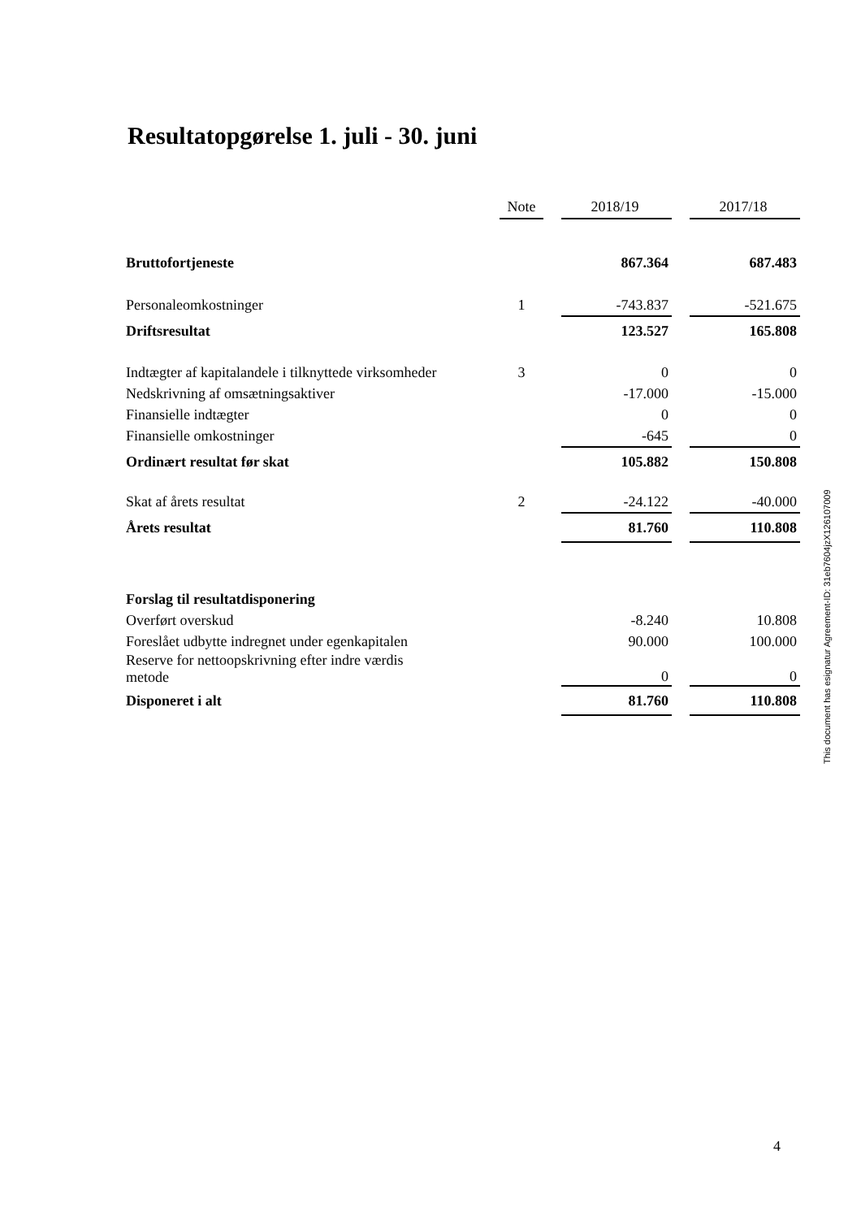Resultatopgørelse 1. juli - 30. juni
| | Note | | 2018/19 | | 2017/18 |
| Bruttofortjeneste | | | 867.364 | | 687.483 |
| Personaleomkostninger | 1 | | -743.837 | | -521.675 |
| Driftsresultat | | | 123.527 | | 165.808 |
| Indtægter af kapitalandele i tilknyttede virksomheder | 3 | | 0 | | 0 |
| Nedskrivning af omsætningsaktiver | | | -17.000 | | -15.000 |
| Finansielle indtægter | | | 0 | | 0 |
| Finansielle omkostninger | | | -645 | | 0 |
| Ordinært resultat før skat | | | 105.882 | | 150.808 |
| Skat af årets resultat | 2 | | -24.122 | | -40.000 |
| Årets resultat | | | 81.760 | | 110.808 |
| Forslag til resultatdisponering | | | | | |
| Overført overskud | | | -8.240 | | 10.808 |
| Foreslået udbytte indregnet under egenkapitalen | | | 90.000 | | 100.000 |
| Reserve for nettoopskrivning efter indre værdis metode | | | 0 | | 0 |
| Disponeret i alt | | | 81.760 | | 110.808 |
This document has esignatur Agreement-ID: 31eb7604jzX126107009
4